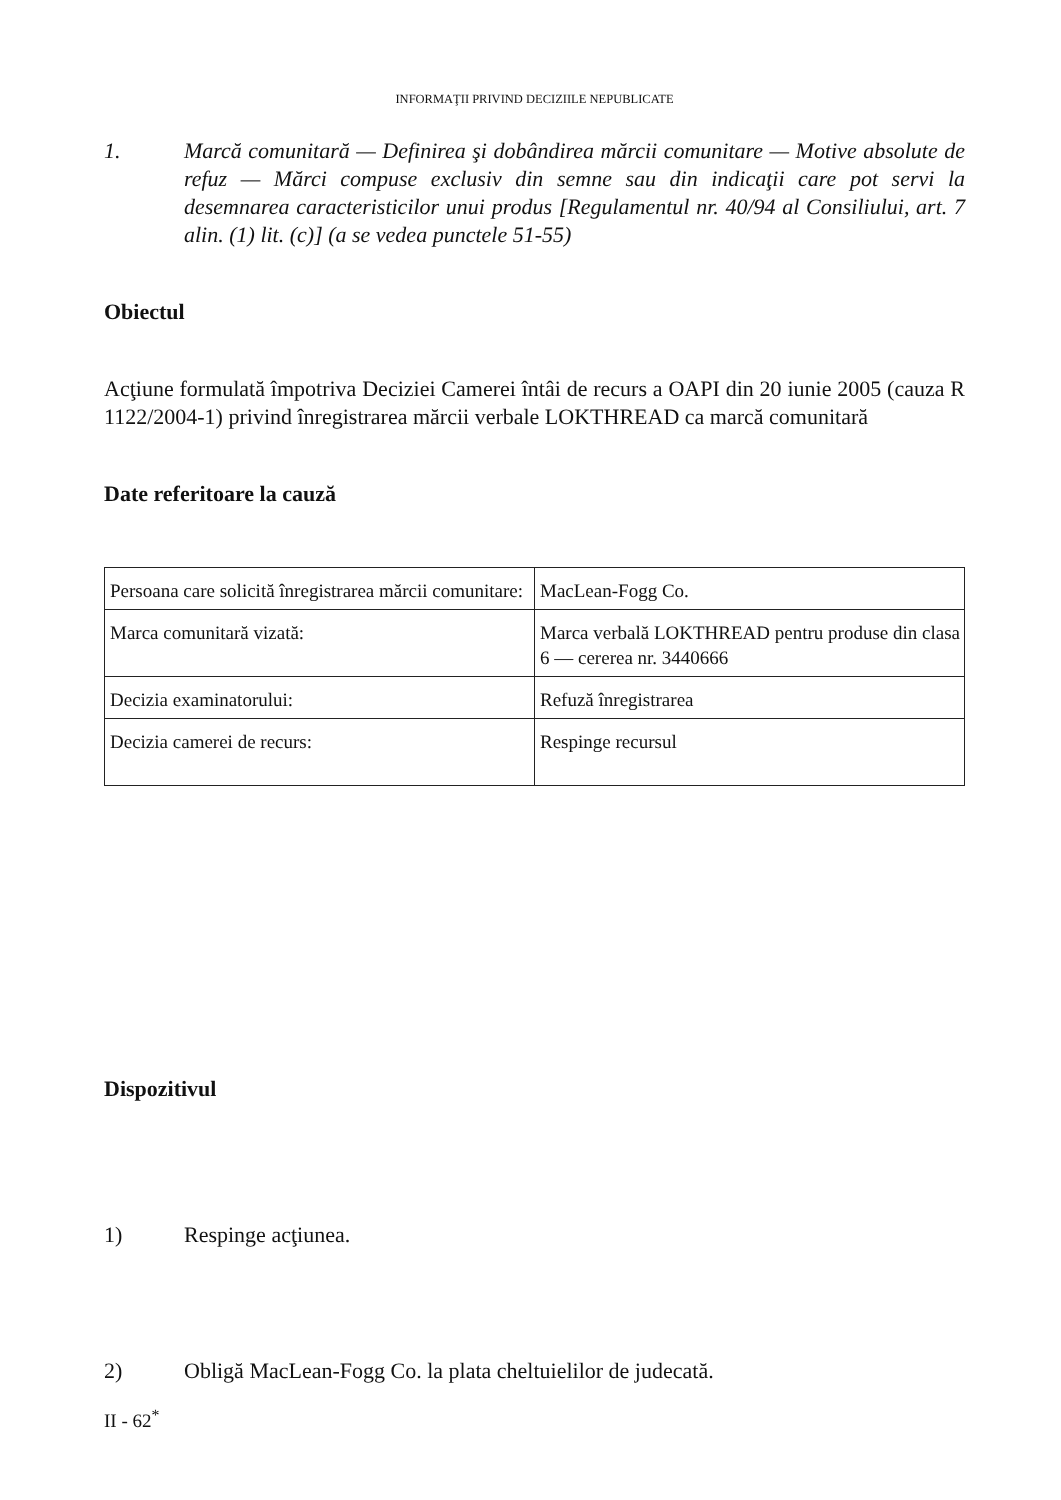INFORMAŢII PRIVIND DECIZIILE NEPUBLICATE
1. Marcă comunitară — Definirea şi dobândirea mărcii comunitare — Motive absolute de refuz — Mărci compuse exclusiv din semne sau din indicaţii care pot servi la desemnarea caracteristicilor unui produs [Regulamentul nr. 40/94 al Consiliului, art. 7 alin. (1) lit. (c)] (a se vedea punctele 51-55)
Obiectul
Acţiune formulată împotriva Deciziei Camerei întâi de recurs a OAPI din 20 iunie 2005 (cauza R 1122/2004-1) privind înregistrarea mărcii verbale LOKTHREAD ca marcă comunitară
Date referitoare la cauză
| Persoana care solicită înregistrarea mărcii comunitare: | MacLean-Fogg Co. |
| Marca comunitară vizată: | Marca verbală LOKTHREAD pentru produse din clasa 6 — cererea nr. 3440666 |
| Decizia examinatorului: | Refuză înregistrarea |
| Decizia camerei de recurs: | Respinge recursul |
Dispozitivul
1) Respinge acţiunea.
2) Obligă MacLean-Fogg Co. la plata cheltuielilor de judecată.
II - 62<sup>*</sup>